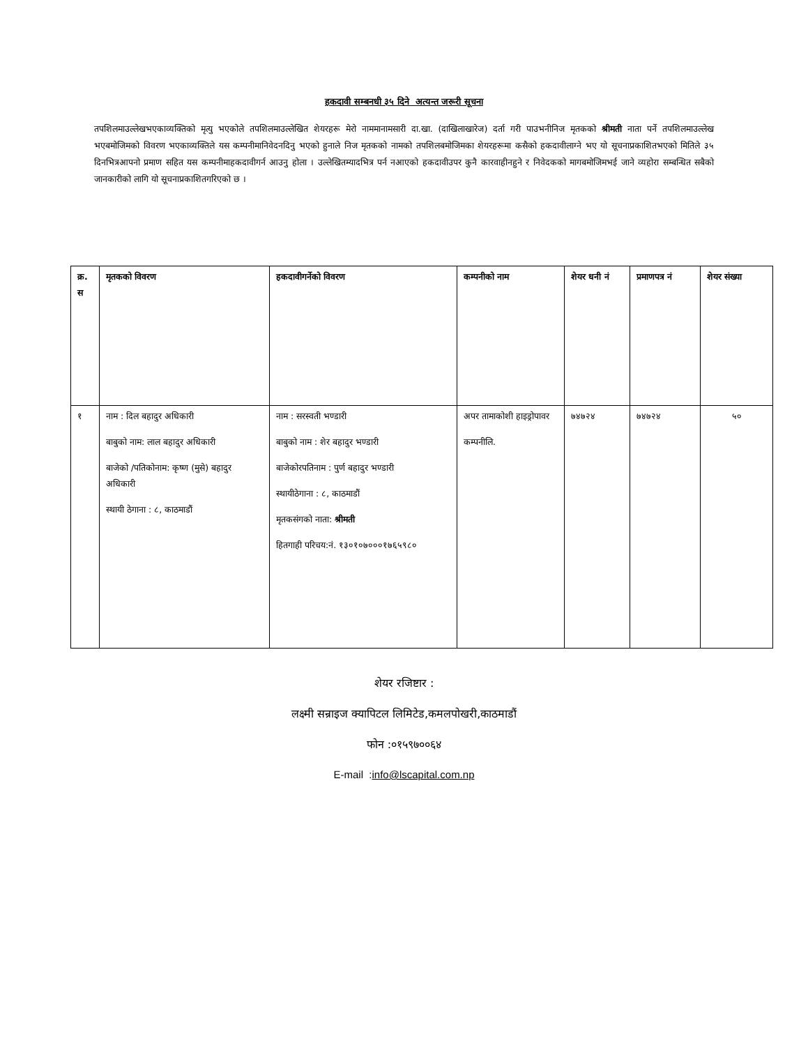हकदावी सम्बनधी ३५ दिने अत्यन्त जरूरी सूचना
तपशिलमाउल्लेखभएकाव्यक्तिको मृत्यु भएकोले तपशिलमाउल्लेखित शेयरहरू मेरो नाममानामसारी दा.खा. (दाखिलाखारेज) दर्ता गरी पाउभनीनिज मृतकको श्रीमती नाता पर्ने तपशिलमाउल्लेख भएबमोजिमको विवरण भएकाव्यक्तिले यस कम्पनीमानिवेदनदिनु भएको हुनाले निज मृतकको नामको तपशिलबमोजिमका शेयरहरूमा कसैको हकदावीलाग्ने भए यो सूचनाप्रकाशितभएको मितिले ३५ दिनभित्रआपनो प्रमाण सहित यस कम्पनीमाहकदावीगर्न आउनु होला । उल्लेखितम्यादभित्र पर्न नआएको हकदावीउपर कुनै कारवाहीनहुने र निवेदकको मागबमोजिमभई जाने व्यहोरा सम्बन्धित सबैको जानकारीको लागि यो सूचनाप्रकाशितगरिएको छ ।
| क्र. स | मृतकको विवरण | हकदावीगर्नेको विवरण | कम्पनीको नाम | शेयर धनी नं | प्रमाणपत्र नं | शेयर संख्या |
| --- | --- | --- | --- | --- | --- | --- |
| १ | नाम : दिल बहादुर अधिकारी बाबुको नाम: लाल बहादुर अधिकारी बाजेको /पतिकोनाम: कृष्ण (मुसे) बहादुर अधिकारी स्थायी ठेगाना : ८, काठमाडौं | नाम : सरस्वती भण्डारी बाबुको नाम : शेर बहादुर भण्डारी बाजेकोरपतिनाम : पुर्ण बहादुर भण्डारी स्थायीठेगाना : ८, काठमाडौं मृतकसंगको नाता: श्रीमती हितगाही परिचय:नं. १३०१०७०००१७६५९८० | अपर तामाकोशी हाइड्रोपावर कम्पनीलि. | ७४७२४ | ७४७२४ | ५० |
शेयर रजिष्टार :
लक्ष्मी सन्राइज क्यापिटल लिमिटेड,कमलपोखरी,काठमाडौं
फोन :०१५९७००६४
E-mail :info@lscapital.com.np